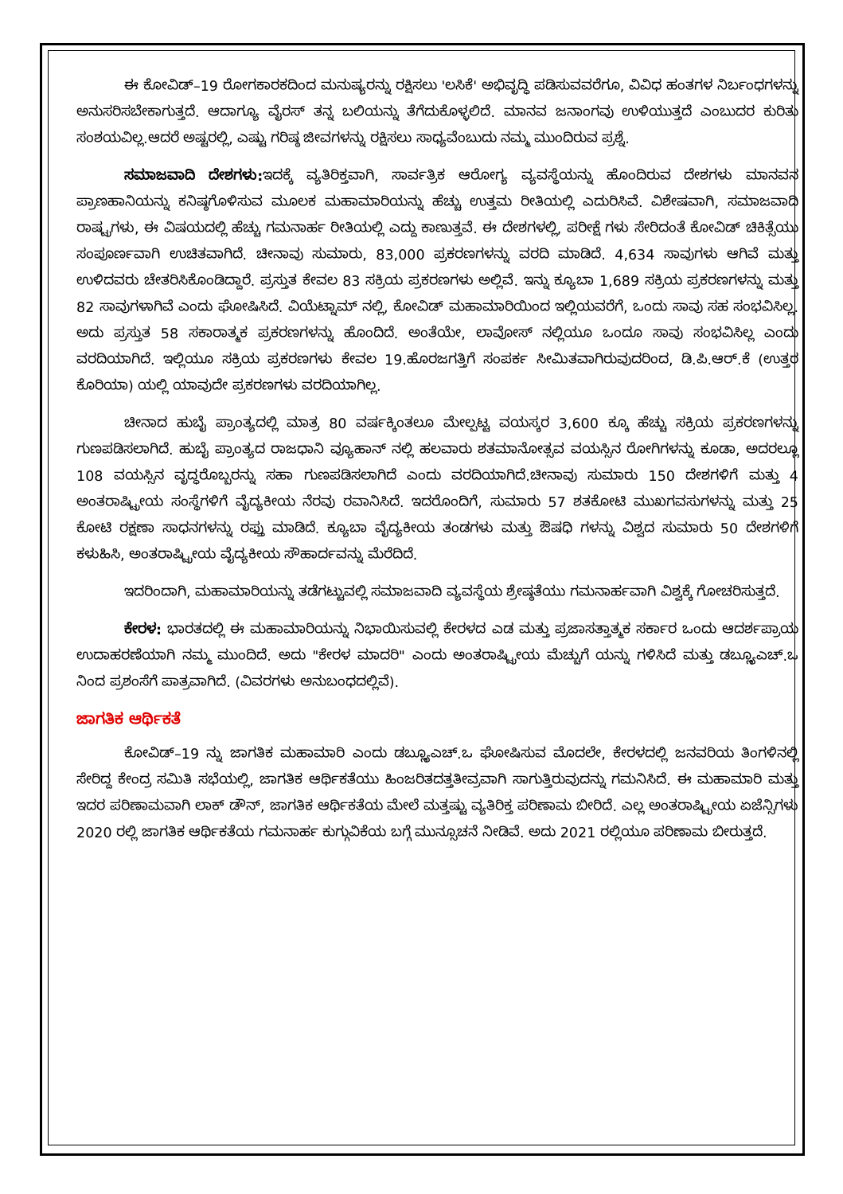ಈ ಕೋವಿಡ್–19 ರೋಗಕಾರಕದಿಂದ ಮನುಷ್ಯರನ್ನು ರಕ್ಷಿಸಲು 'ಲಸಿಕೆ' ಅಭಿವೃದ್ಧಿ ಪಡಿಸುವವರೆಗೂ, ವಿವಿಧ ಹಂತಗಳ ನಿರ್ಬಂಧಗಳನ್ನು ಅನುಸರಿಸಬೇಕಾಗುತ್ತದೆ. ಆದಾಗ್ಯೂ ವೈರಸ್ ತನ್ನ ಬಲಿಯನ್ನು ತೆಗೆದುಕೊಳ್ಳಲಿದೆ. ಮಾನವ ಜನಾಂಗವು ಉಳಿಯುತ್ತದೆ ಎಂಬುದರ ಕುರಿತು ಸಂಶಯವಿಲ್ಲ.ಆದರೆ ಅಷ್ಟರಲ್ಲಿ, ಎಷ್ಟು ಗರಿಷ್ಠ ಜೀವಗಳನ್ನು ರಕ್ಷಿಸಲು ಸಾಧ್ಯವೆಂಬುದು ನಮ್ಮ ಮುಂದಿರುವ ಪ್ರಶ್ನೆ.
ಸಮಾಜವಾದಿ ದೇಶಗಳು: ಇದಕ್ಕೆ ವ್ಯತಿರಿಕ್ತವಾಗಿ, ಸಾರ್ವತ್ರಿಕ ಆರೋಗ್ಯ ವ್ಯವಸ್ಥೆಯನ್ನು ಹೊಂದಿರುವ ದೇಶಗಳು ಮಾನವನ ಪ್ರಾಣಹಾನಿಯನ್ನು ಕನಿಷ್ಠಗೊಳಿಸುವ ಮೂಲಕ ಮಹಾಮಾರಿಯನ್ನು ಹೆಚ್ಚು ಉತ್ತಮ ರೀತಿಯಲ್ಲಿ ಎದುರಿಸಿವೆ. ವಿಶೇಷವಾಗಿ, ಸಮಾಜವಾದಿ ರಾಷ್ಟ್ರಗಳು, ಈ ವಿಷಯದಲ್ಲಿ ಹೆಚ್ಚು ಗಮನಾರ್ಹ ರೀತಿಯಲ್ಲಿ ಎದ್ದು ಕಾಣುತ್ತವೆ. ಈ ದೇಶಗಳಲ್ಲಿ, ಪರೀಕ್ಷೆ ಗಳು ಸೇರಿದಂತೆ ಕೋವಿಡ್ ಚಿಕಿತ್ಸೆಯು ಸಂಪೂರ್ಣವಾಗಿ ಉಚಿತವಾಗಿದೆ. ಚೀನಾವು ಸುಮಾರು, 83,000 ಪ್ರಕರಣಗಳನ್ನು ವರದಿ ಮಾಡಿದೆ. 4,634 ಸಾವುಗಳು ಆಗಿವೆ ಮತ್ತು ಉಳಿದವರು ಚೇತರಿಸಿಕೊಂಡಿದ್ದಾರೆ. ಪ್ರಸ್ತುತ ಕೇವಲ 83 ಸಕ್ರಿಯ ಪ್ರಕರಣಗಳು ಅಲ್ಲಿವೆ. ಇನ್ನು ಕ್ಯೂಬಾ 1,689 ಸಕ್ರಿಯ ಪ್ರಕರಣಗಳನ್ನು ಮತ್ತು 82 ಸಾವುಗಳಾಗಿವೆ ಎಂದು ಘೋಷಿಸಿದೆ. ವಿಯೆಟ್ನಾಮ್ ನಲ್ಲಿ, ಕೋವಿಡ್ ಮಹಾಮಾರಿಯಿಂದ ಇಲ್ಲಿಯವರೆಗೆ, ಒಂದು ಸಾವು ಸಹ ಸಂಭವಿಸಿಲ್ಲ. ಅದು ಪ್ರಸ್ತುತ 58 ಸಕಾರಾತ್ಮಕ ಪ್ರಕರಣಗಳನ್ನು ಹೊಂದಿದೆ. ಅಂತೆಯೇ, ಲಾವೋಸ್ ನಲ್ಲಿಯೂ ಒಂದೂ ಸಾವು ಸಂಭವಿಸಿಲ್ಲ ಎಂದು ವರದಿಯಾಗಿದೆ. ಇಲ್ಲಿಯೂ ಸಕ್ರಿಯ ಪ್ರಕರಣಗಳು ಕೇವಲ 19.ಹೊರಜಗತ್ತಿಗೆ ಸಂಪರ್ಕ ಸೀಮಿತವಾಗಿರುವುದರಿಂದ, ಡಿ.ಪಿ.ಆರ್.ಕೆ (ಉತ್ತರ ಕೊರಿಯಾ) ಯಲ್ಲಿ ಯಾವುದೇ ಪ್ರಕರಣಗಳು ವರದಿಯಾಗಿಲ್ಲ.
ಚೀನಾದ ಹುಬೈ ಪ್ರಾಂತ್ಯದಲ್ಲಿ ಮಾತ್ರ 80 ವರ್ಷಕ್ಕಿಂತಲೂ ಮೇಲ್ಪಟ್ಟ ವಯಸ್ಕರ 3,600 ಕ್ಕೂ ಹೆಚ್ಚು ಸಕ್ರಿಯ ಪ್ರಕರಣಗಳನ್ನು ಗುಣಪಡಿಸಲಾಗಿದೆ. ಹುಬೈ ಪ್ರಾಂತ್ಯದ ರಾಜಧಾನಿ ವ್ಯೂಹಾನ್ ನಲ್ಲಿ ಹಲವಾರು ಶತಮಾನೋತ್ಸವ ವಯಸ್ಸಿನ ರೋಗಿಗಳನ್ನು ಕೂಡಾ, ಅದರಲ್ಲೂ 108 ವಯಸ್ಸಿನ ವೃದ್ಧರೊಬ್ಬರನ್ನು ಸಹಾ ಗುಣಪಡಿಸಲಾಗಿದೆ ಎಂದು ವರದಿಯಾಗಿದೆ.ಚೀನಾವು ಸುಮಾರು 150 ದೇಶಗಳಿಗೆ ಮತ್ತು 4 ಅಂತರಾಷ್ಟ್ರೀಯ ಸಂಸ್ಥೆಗಳಿಗೆ ವೈದ್ಯಕೀಯ ನೆರವು ರವಾನಿಸಿದೆ. ಇದರೊಂದಿಗೆ, ಸುಮಾರು 57 ಶತಕೋಟಿ ಮುಖಗವಸುಗಳನ್ನು ಮತ್ತು 25 ಕೋಟಿ ರಕ್ಷಣಾ ಸಾಧನಗಳನ್ನು ರಫ್ತು ಮಾಡಿದೆ. ಕ್ಯೂಬಾ ವೈದ್ಯಕೀಯ ತಂಡಗಳು ಮತ್ತು ಔಷಧಿ ಗಳನ್ನು ವಿಶ್ವದ ಸುಮಾರು 50 ದೇಶಗಳಿಗೆ ಕಳುಹಿಸಿ, ಅಂತರಾಷ್ಟ್ರೀಯ ವೈದ್ಯಕೀಯ ಸೌಹಾರ್ದವನ್ನು ಮೆರೆದಿದೆ.
ಇದರಿಂದಾಗಿ, ಮಹಾಮಾರಿಯನ್ನು ತಡೆಗಟ್ಟುವಲ್ಲಿ ಸಮಾಜವಾದಿ ವ್ಯವಸ್ಥೆಯ ಶ್ರೇಷ್ಠತೆಯು ಗಮನಾರ್ಹವಾಗಿ ವಿಶ್ವಕ್ಕೆ ಗೋಚರಿಸುತ್ತದೆ.
ಕೇರಳ: ಭಾರತದಲ್ಲಿ ಈ ಮಹಾಮಾರಿಯನ್ನು ನಿಭಾಯಿಸುವಲ್ಲಿ ಕೇರಳದ ಎಡ ಮತ್ತು ಪ್ರಜಾಸತ್ತಾತ್ಮಕ ಸರ್ಕಾರ ಒಂದು ಆದರ್ಶಪ್ರಾಯ ಉದಾಹರಣೆಯಾಗಿ ನಮ್ಮ ಮುಂದಿದೆ. ಅದು "ಕೇರಳ ಮಾದರಿ" ಎಂದು ಅಂತರಾಷ್ಟ್ರೀಯ ಮೆಚ್ಚುಗೆ ಯನ್ನು ಗಳಿಸಿದೆ ಮತ್ತು ಡಬ್ಲ್ಯೂಎಚ್.ಒ ನಿಂದ ಪ್ರಶಂಸೆಗೆ ಪಾತ್ರವಾಗಿದೆ. (ವಿವರಗಳು ಅನುಬಂಧದಲ್ಲಿವೆ).
ಜಾಗತಿಕ ಆರ್ಥಿಕತೆ
ಕೋವಿಡ್–19 ನ್ನು ಜಾಗತಿಕ ಮಹಾಮಾರಿ ಎಂದು ಡಬ್ಲ್ಯೂಎಚ್.ಒ ಘೋಷಿಸುವ ಮೊದಲೇ, ಕೇರಳದಲ್ಲಿ ಜನವರಿಯ ತಿಂಗಳಿನಲ್ಲಿ ಸೇರಿದ್ದ ಕೇಂದ್ರ ಸಮಿತಿ ಸಭೆಯಲ್ಲಿ, ಜಾಗತಿಕ ಆರ್ಥಿಕತೆಯು ಹಿಂಜರಿತದತ್ತತೀವ್ರವಾಗಿ ಸಾಗುತ್ತಿರುವುದನ್ನು ಗಮನಿಸಿದೆ. ಈ ಮಹಾಮಾರಿ ಮತ್ತು ಇದರ ಪರಿಣಾಮವಾಗಿ ಲಾಕ್ ಡೌನ್, ಜಾಗತಿಕ ಆರ್ಥಿಕತೆಯ ಮೇಲೆ ಮತ್ತಷ್ಟು ವ್ಯತಿರಿಕ್ತ ಪರಿಣಾಮ ಬೀರಿದೆ. ಎಲ್ಲ ಅಂತರಾಷ್ಟ್ರೀಯ ಏಜೆನ್ಸಿಗಳು 2020 ರಲ್ಲಿ ಜಾಗತಿಕ ಆರ್ಥಿಕತೆಯ ಗಮನಾರ್ಹ ಕುಗ್ಗುವಿಕೆಯ ಬಗ್ಗೆ ಮುನ್ಸೂಚನೆ ನೀಡಿವೆ. ಅದು 2021 ರಲ್ಲಿಯೂ ಪರಿಣಾಮ ಬೀರುತ್ತದೆ.